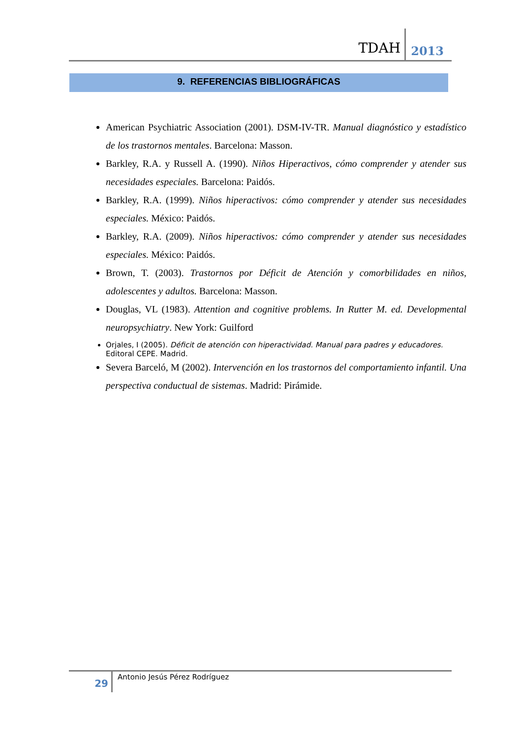TDAH 2013
9. REFERENCIAS BIBLIOGRÁFICAS
American Psychiatric Association (2001). DSM-IV-TR. Manual diagnóstico y estadístico de los trastornos mentales. Barcelona: Masson.
Barkley, R.A. y Russell A. (1990). Niños Hiperactivos, cómo comprender y atender sus necesidades especiales. Barcelona: Paidós.
Barkley, R.A. (1999). Niños hiperactivos: cómo comprender y atender sus necesidades especiales. México: Paidós.
Barkley, R.A. (2009). Niños hiperactivos: cómo comprender y atender sus necesidades especiales. México: Paidós.
Brown, T. (2003). Trastornos por Déficit de Atención y comorbilidades en niños, adolescentes y adultos. Barcelona: Masson.
Douglas, VL (1983). Attention and cognitive problems. In Rutter M. ed. Developmental neuropsychiatry. New York: Guilford
Orjales, I (2005). Déficit de atención con hiperactividad. Manual para padres y educadores. Editoral CEPE. Madrid.
Severa Barceló, M (2002). Intervención en los trastornos del comportamiento infantil. Una perspectiva conductual de sistemas. Madrid: Pirámide.
29
Antonio Jesús Pérez Rodríguez